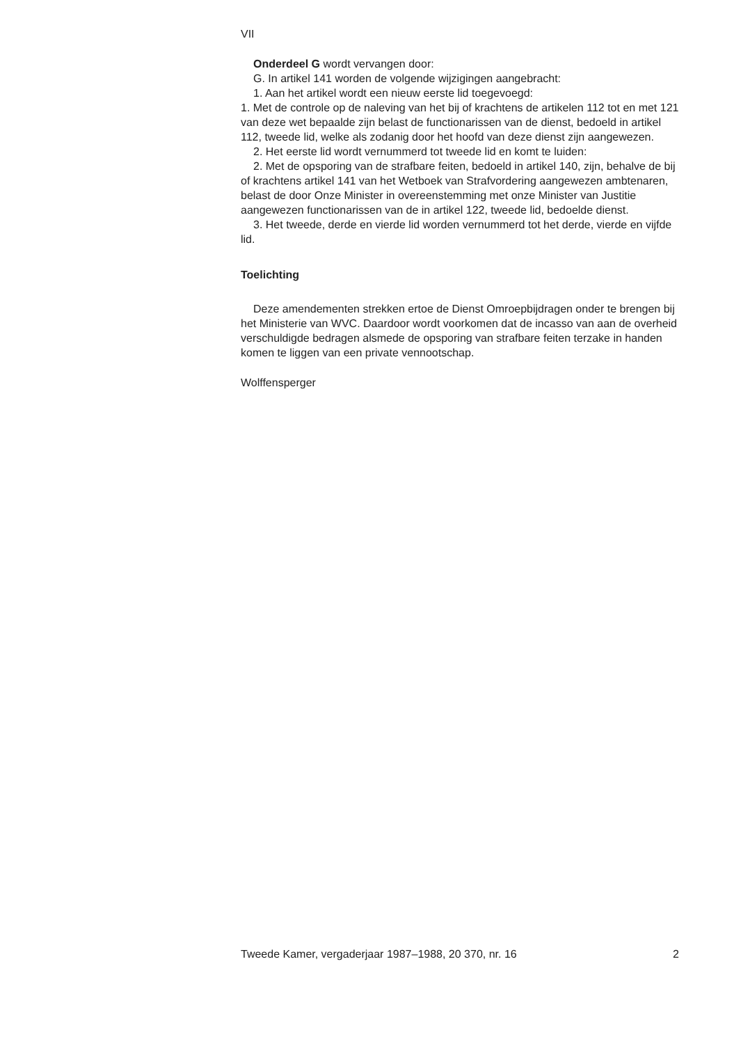VII
Onderdeel G wordt vervangen door:
G. In artikel 141 worden de volgende wijzigingen aangebracht:
1. Aan het artikel wordt een nieuw eerste lid toegevoegd:
1. Met de controle op de naleving van het bij of krachtens de artikelen 112 tot en met 121 van deze wet bepaalde zijn belast de functionarissen van de dienst, bedoeld in artikel 112, tweede lid, welke als zodanig door het hoofd van deze dienst zijn aangewezen.
2. Het eerste lid wordt vernummerd tot tweede lid en komt te luiden:
2. Met de opsporing van de strafbare feiten, bedoeld in artikel 140, zijn, behalve de bij of krachtens artikel 141 van het Wetboek van Strafvordering aangewezen ambtenaren, belast de door Onze Minister in overeenstemming met onze Minister van Justitie aangewezen functionarissen van de in artikel 122, tweede lid, bedoelde dienst.
3. Het tweede, derde en vierde lid worden vernummerd tot het derde, vierde en vijfde lid.
Toelichting
Deze amendementen strekken ertoe de Dienst Omroepbijdragen onder te brengen bij het Ministerie van WVC. Daardoor wordt voorkomen dat de incasso van aan de overheid verschuldigde bedragen alsmede de opsporing van strafbare feiten terzake in handen komen te liggen van een private vennootschap.
Wolffensperger
Tweede Kamer, vergaderjaar 1987–1988, 20 370, nr. 16 2